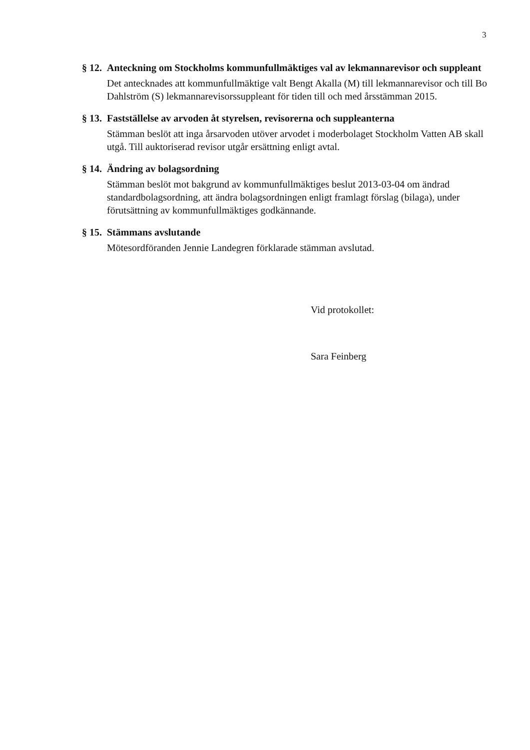3
§ 12. Anteckning om Stockholms kommunfullmäktiges val av lekmannarevisor och suppleant
Det antecknades att kommunfullmäktige valt Bengt Akalla (M) till lekmannarevisor och till Bo Dahlström (S) lekmannarevisorssuppleant för tiden till och med årsstämman 2015.
§ 13. Fastställelse av arvoden åt styrelsen, revisorerna och suppleanterna
Stämman beslöt att inga årsarvoden utöver arvodet i moderbolaget Stockholm Vatten AB skall utgå. Till auktoriserad revisor utgår ersättning enligt avtal.
§ 14. Ändring av bolagsordning
Stämman beslöt mot bakgrund av kommunfullmäktiges beslut 2013-03-04 om ändrad standardbolagsordning, att ändra bolagsordningen enligt framlagt förslag (bilaga), under förutsättning av kommunfullmäktiges godkännande.
§ 15. Stämmans avslutande
Mötesordföranden Jennie Landegren förklarade stämman avslutad.
Vid protokollet:
Sara Feinberg